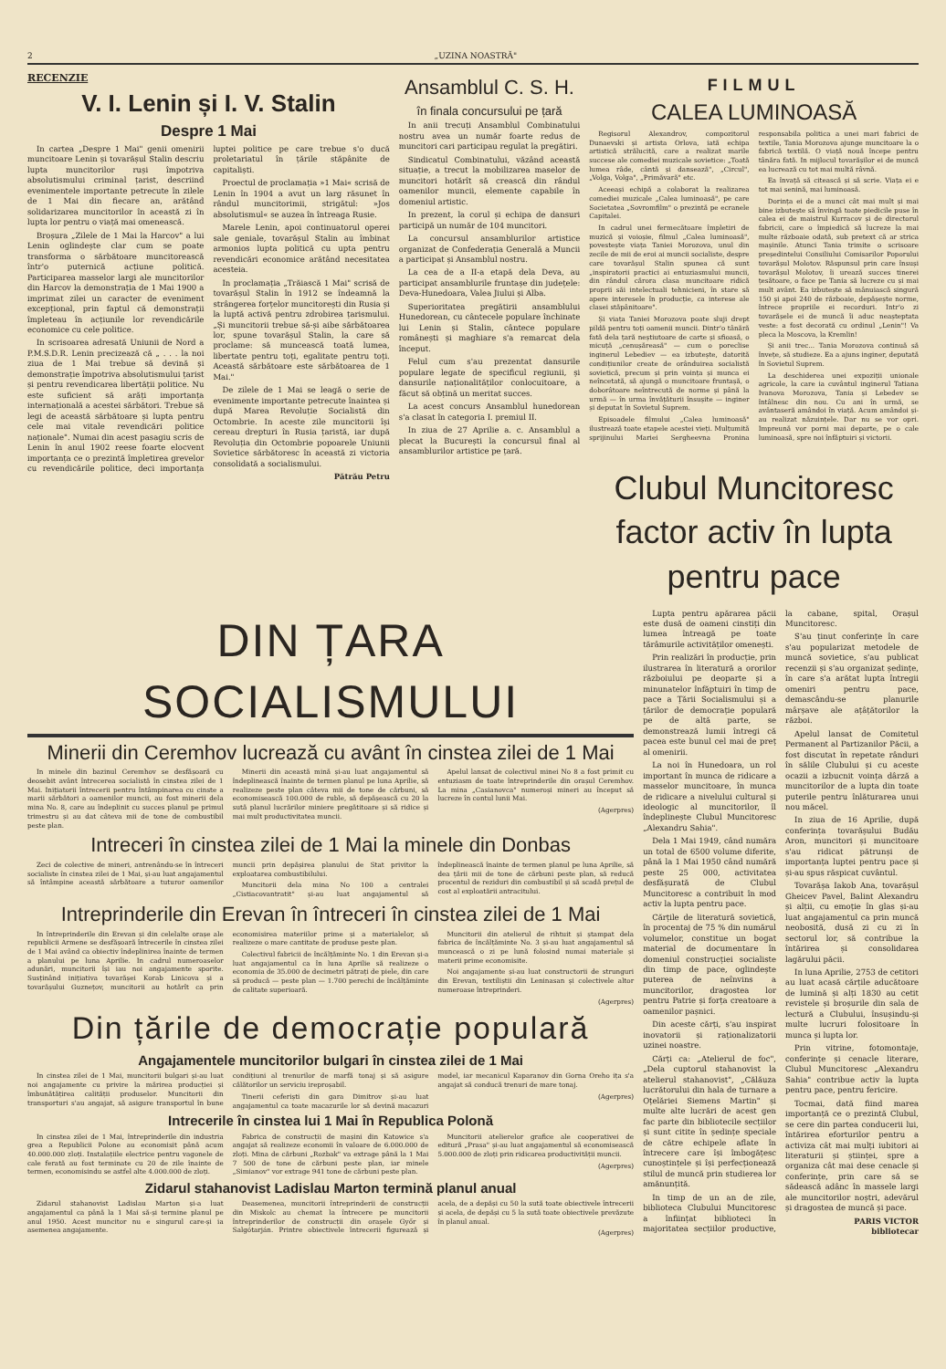2 „UZINA NOASTRĂ"
RECENZIE
V. I. Lenin și I. V. Stalin
Despre 1 Mai
In cartea „Despre 1 Mai" genii omenirii muncitoare Lenin și tovarășul Stalin descriu lupta muncitorilor ruși împotriva absolutismului criminal țarist, descriind evenimentele importante petrecute în zilele de 1 Mai din fiecare an, arătând solidarizarea muncitorilor în această zi în lupta lor pentru o viață mai omenească.
Broșura „Zilele de 1 Mai la Harcov" a lui Lenin oglindește clar cum se poate transforma o sărbătoare muncitorească într'o puternică acțiune politică. Participarea masselor largi ale muncitorilor din Harcov la demonstrația de 1 Mai 1900 a imprimat zilei un caracter de eveniment excepțional, prin faptul că demonstrații împleteau în acțiunile lor revendicările economice cu cele politice.
In scrisoarea adresată Uniunii de Nord a P.M.S.D.R. Lenin precizează că „ . . . la noi ziua de 1 Mai trebue să devină și demonstrație împotriva absolutismului țarist și pentru revendicarea libertății politice. Nu este suficient să arăți importanța internațională a acestei sărbători. Trebue să legi de această sărbătoare și lupta pentru cele mai vitale revendicări politice naționale". Numai din acest pasagiu scris de Lenin în anul 1902 reese foarte elocvent importanța ce o prezintă împletirea grevelor cu revendicările politice, deci importanța luptei politice pe care trebue s'o ducă proletariatul în țările stăpânite de capitaliști.
Proectul de proclamația »1 Mai« scrisă de Lenin în 1904 a avut un larg răsunet în rândul muncitorimii, strigătul: »Jos absolutismul« se auzea în întreaga Rusie.
Marele Lenin, apoi continuatorul operei sale geniale, tovarășul Stalin au îmbinat armonios lupta politică cu upta pentru revendicări economice arătând necesitatea acesteia.
In proclamația „Trăiască 1 Mai" scrisă de tovarășul Stalin în 1912 se îndeamnă la strângerea forțelor muncitorești din Rusia și la luptă activă pentru zdrobirea țarismului. „Și muncitorii trebue să-și aibe sărbătoarea lor, spune tovarășul Stalin, la care să proclame: să muncească toată lumea, libertate pentru toți, egalitate pentru toți. Această sărbătoare este sărbătoarea de 1 Mai."
De zilele de 1 Mai se leagă o serie de evenimente importante petrecute înaintea și după Marea Revoluție Socialistă din Octombrie. In aceste zile muncitorii își cereau drepturi în Rusia țaristă, iar după Revoluția din Octombrie popoarele Uniunii Sovietice sărbătoresc în această zi victoria consolidată a socialismului.
Pătrău Petru
Ansamblul C. S. H.
în finala concursului pe țară
In anii trecuți Ansamblul Combinatului nostru avea un număr foarte redus de muncitori cari participau regulat la pregătiri.
Sindicatul Combinatului, văzând această situație, a trecut la mobilizarea maselor de muncitori hotărît să crească din rândul oamenilor muncii, elemente capabile în domeniul artistic.
In prezent, la corul și echipa de dansuri participă un număr de 104 muncitori.
La concursul ansamblurilor artistice organizat de Confederația Generală a Muncii a participat și Ansamblul nostru.
La cea de a II-a etapă dela Deva, au participat ansamblurile fruntașe din județele: Deva-Hunedoara, Valea Jiului și Alba.
Superioritatea pregătirii ansamblului Hunedorean, cu cântecele populare închinate lui Lenin și Stalin, cântece populare românești și maghiare s'a remarcat dela început.
Felul cum s'au prezentat dansurile populare legate de specificul regiunii, și dansurile naționalităților conlocuitoare, a făcut să obțină un meritat succes.
La acest concurs Ansamblul hunedorean s'a clasat în categoria I. premiul II.
In ziua de 27 Aprilie a. c. Ansamblul a plecat la București la concursul final al ansamblurilor artistice pe țară.
FILMUL
CALEA LUMINOASĂ
Regisorul Alexandrov, compozitorul Dunaevski și artista Orlova, iată echipa artistică strălucită, care a realizat marile succese ale comediei muzicale sovietice: „Toată lumea râde, cântă și dansează", „Circul", „Volga, Volga", „Primăvară" etc.
Aceeași echipă a colaborat la realizarea comediei muzicale „Calea luminoasă", pe care Societatea „Sovromfilm" o prezintă pe ecranele Capitalei.
In cadrul unei fermecătoare împletiri de muzică și voioșie, filmul „Calea luminoasă", povestește viața Taniei Morozova, unul din zecile de mii de eroi ai muncii socialiste, despre care tovarășul Stalin spunea că sunt „inspiratorii practici ai entuziasmului muncii, din rândul cărora clasa muncitoare ridică proprii săi intelectuali tehnicieni, în stare să apere interesele în producție, ca interese ale clasei stăpânitoare".
Și viața Taniei Morozova poate sluji drept pildă pentru toți oamenii muncii. Dintr'o tânără fată dela țară neștiutoare de carte și sfioasă, o micuță „cenușăreasă" — cum o poreclise inginerul Lebediev — ea izbutește, datorită condițiunilor create de orânduirea socialistă sovietică, precum și prin voința și munca ei neîncetată, să ajungă o muncitoare fruntașă, o doborâtoare neîntrecută de norme și până la urmă — în urma învățăturii însușite — inginer și deputat în Sovietul Suprem.
Episoadele filmului „Calea luminoasă" ilustrează toate etapele acestei vieți. Mulțumită sprijinului Mariei Sergheevna Pronina responsabila politica a unei mari fabrici de textile, Tania Morozova ajunge muncitoare la o fabrică textilă. O viață nouă începe pentru tânăra fată. In mijlocul tovarășilor ei de muncă ea lucrează cu tot mai multă râvnă.
Ea învață să citească și să scrie. Viața ei e tot mai senină, mai luminoasă.
Dorința ei de a munci cât mai mult și mai bine izbutește să învingă toate piedicile puse în calea ei de maistrul Kurracov și de directorul fabricii, care o împiedică să lucreze la mai multe războaie odată, sub pretext că ar strica mașinile. Atunci Tania trimite o scrisoare președintelui Consiliului Comisarilor Poporului tovarășul Molotov. Răspunsul prin care însuși tovarășul Molotov, îi urează succes tinerei țesătoare, o face pe Tania să lucreze cu și mai mult avânt. Ea izbutește să mânuiască singură 150 și apoi 240 de războaie, depășește norme, întrece propriile ei recorduri. Intr'o zi tovarășele ei de muncă îi aduc neașteptata veste: a fost decorată cu ordinul „Lenin"! Va pleca la Moscova, la Kremlin!
Și anii trec... Tania Morozova continuă să învețe, să studieze. Ea a ajuns inginer, deputată în Sovietul Suprem.
La deschiderea unei expoziții unionale agricole, la care ia cuvântul inginerul Tatiana Ivanova Morozova, Tania și Lebedev se întâlnesc din nou. Cu ani în urmă, se avântaseră amândoi în viață. Acum amândoi și-au realizat năzuințele. Dar nu se vor opri. Impreună vor porni mai departe, pe o cale luminoasă, spre noi înfăptuiri și victorii.
Clubul Muncitoresc factor activ în lupta pentru pace
DIN ȚARA SOCIALISMULUI
Minerii din Ceremhov lucrează cu avânt în cinstea zilei de 1 Mai
In minele din bazinul Ceremhov se desfășoară cu deosebit avânt întrecerea socialistă în cinstea zilei de 1 Mai. Inițiatorii întrecerii pentru întâmpinarea cu cinste a marii sărbători a oamenilor muncii, au fost minerii dela mina No. 8, care au îndeplinit cu succes planul pe primul trimestru și au dat câteva mii de tone de combustibil peste plan.
Minerii din această mină și-au luat angajamentul să îndeplinească înainte de termen planul pe luna Aprilie, să realizeze peste plan câteva mii de tone de cărbuni, să economisească 100.000 de ruble, să depășească cu 20 la sută planul lucrărilor miniere pregătitoare și să ridice și mai mult productivitatea muncii.
Apelul lansat de colectivul minei No 8 a fost primit cu entuziasm de toate întreprinderile din orașul Ceremhov. La mina „Casianovca" numeroși mineri au început să lucreze în contul lunii Mai.
(Agerpres)
Intreceri în cinstea zilei de 1 Mai la minele din Donbas
Zeci de colective de mineri, antrenându-se în întreceri socialiste în cinstea zilei de 1 Mai, și-au luat angajamentul să întâmpine această sărbătoare a tuturor oamenilor muncii prin depășirea planului de Stat privitor la exploatarea combustibilului.
Muncitorii dela mina No 100 a centralei „Cistiacovantratit" și-au luat angajamentul să îndeplinească înainte de termen planul pe luna Aprilie, să dea țării mii de tone de cărbuni peste plan, să reducă procentul de reziduri din combustibil și să scadă prețul de cost al exploatării antracitului.
Intreprinderile din Erevan în întreceri în cinstea zilei de 1 Mai
In întreprinderile din Erevan și din celelalte orașe ale republicii Armene se desfășoară întrecerile în cinstea zilei de 1 Mai având ca obiectiv îndeplinirea înainte de termen a planului pe luna Aprilie. In cadrul numeroaselor adunări, muncitorii își iau noi angajamente sporite. Susținând inițiativa tovarășei Korab Linicova și a tovarășului Guznețov, muncitorii au hotărît ca prin economisirea materiilor prime și a materialelor, să realizeze o mare cantitate de produse peste plan.
Colectivul fabricii de încălțăminte No. 1 din Erevan și-a luat angajamentul ca în luna Aprilie să realizeze o economia de 35.000 de decimetri pătrați de piele, din care să producă — peste plan — 1.700 perechi de încălțăminte de calitate superioară.
Muncitorii din atelierul de rihtuit și ștampat dela fabrica de încălțăminte No. 3 și-au luat angajamentul să muncească o zi pe lună folosind numai materiale și materii prime economisite.
Noi angajamente și-au luat constructorii de strunguri din Erevan, textiliștii din Leninasan și colectivele altor numeroase întreprinderi.
(Agerpres)
Din țările de democrație populară
Angajamentele muncitorilor bulgari în cinstea zilei de 1 Mai
In cinstea zilei de 1 Mai, muncitorii bulgari și-au luat noi angajamente cu privire la mărirea producției și îmbunătățirea calității produselor. Muncitorii din transporturi s'au angajat, să asigure transportul în bune condițiuni al trenurilor de marfă tonaj și să asigure călătorilor un serviciu ireproșabil.
Tinerii ceferiști din gara Dimitrov și-au luat angajamentul ca toate macazurile lor să devină macazuri model, iar mecanicul Kaparanov din Gorna Oreho ița s'a angajat să conducă trenuri de mare tonaj.
(Agerpres)
Intrecerile în cinstea lui 1 Mai în Republica Polonă
In cinstea zilei de 1 Mai, întreprinderile din industria grea a Republicii Polone au economisit până acum 40.000.000 zloți. Instalațiile electrice pentru vagonele de cale ferată au fost terminate cu 20 de zile înainte de termen, economisindu se astfel alte 4.000.000 de zloți.
Fabrica de construcții de mașini din Katowice s'a angajat să realizeze economii în valoare de 6.000.000 de zloți. Mina de cărbuni „Rozbak" va extrage până la 1 Mai 7 500 de tone de cărbuni peste plan, iar minele „Simianov" vor extrage 941 tone de cărbuni peste plan.
Muncitorii atelierelor grafice ale cooperativei de editură „Prasa" și-au luat angajamentul să economisească 5.000.000 de zloți prin ridicarea productivității muncii.
(Agerpres)
Zidarul stahanovist Ladislau Marton termină planul anual
Zidarul stahanovist Ladislau Marton și-a luat angajamentul ca până la 1 Mai să-și termine planul pe anul 1950. Acest muncitor nu e singurul care-și ia asemenea angajamente.
Deasemenea, muncitorii întreprinderii de construcții din Miskolc au chemat la întrecere pe muncitorii întreprinderilor de construcții din orașele Győr și Salgótarján. Printre obiectivele întrecerii figurează și acela, de a depăși cu 50 la sută toate obiectivele întrecerii și acela, de depăși cu 5 la sută toate obiectivele prevăzute în planul anual.
(Agerpres)
Lupta pentru apărarea păcii este dusă de oameni cinstiți din lumea întreagă pe toate tărâmurile activităților omenești.
Prin realizări în producție, prin ilustrarea în literatură a ororilor războiului pe deoparte și a minunatelor înfăptuiri în timp de pace a Țării Socialismului și a țărilor de democrație populară pe de altă parte, se demonstrează lumii întregi că pacea este bunul cel mai de preț al omenirii.
La noi în Hunedoara, un rol important în munca de ridicare a masselor muncitoare, în munca de ridicare a nivelului cultural și ideologic al muncitorilor, îl îndeplinește Clubul Muncitoresc „Alexandru Sahia".
Dela 1 Mai 1949, când număra un total de 6500 volume diferite, până la 1 Mai 1950 când numără peste 25 000, activitatea desfășurată de Clubul Muncitoresc a contribuit în mod activ la lupta pentru pace.
Cărțile de literatură sovietică, în procentaj de 75 % din numărul volumelor, constitue un bogat material de documentare în domeniul construcției socialiste din timp de pace, oglindește puterea de neînvins a muncitorilor, dragostea lor pentru Patrie și forța creatoare a oamenilor pașnici.
Din aceste cărți, s'au inspirat inovatorii și raționalizatorii uzinei noastre.
Cărți ca: „Atelierul de foc", „Dela cuptorul stahanovist la atelierul stahanovist", „Călăuza lucrătorului din hala de turnare a Oțelăriei Siemens Martin" și multe alte lucrări de acest gen fac parte din bibliotecile secțiilor și sunt citite în ședințe speciale de către echipele aflate în întrecere care își îmbogățesc cunoștințele și își perfecționează stilul de muncă prin studierea lor amănunțită.
In timp de un an de zile, biblioteca Clubului Muncitoresc a înființat biblioteci în majoritatea secțiilor productive, la cabane, spital, Orașul Muncitoresc.
S'au ținut conferințe în care s'au popularizat metodele de muncă sovietice, s'au publicat recenzii și s'au organizat ședințe, în care s'a arătat lupta întregii omeniri pentru pace, demascându-se planurile mârșave ale ațâțătorilor la război.
Apelul lansat de Comitetul Permanent al Partizanilor Păcii, a fost discutat în repetate rânduri în sălile Clubului și cu aceste ocazii a izbucnit voința dârză a muncitorilor de a lupta din toate puterile pentru înlăturarea unui nou măcel.
In ziua de 16 Aprilie, după conferința tovarășului Budău Aron, muncitori și muncitoare s'au ridicat pătrunși de importanța luptei pentru pace și și-au spus răspicat cuvântul.
Tovarășa Iakob Ana, tovarășul Gheicev Pavel, Balint Alexandru și alții, cu emoție în glas și-au luat angajamentul ca prin muncă neobosită, dusă zi cu zi în sectorul lor, să contribue la întărirea și consolidarea lagărului păcii.
In luna Aprilie, 2753 de cetitori au luat acasă cărțile aducătoare de lumină și alți 1830 au cetit revistele și broșurile din sala de lectură a Clubului, însușindu-și multe lucruri folositoare în munca și lupta lor.
Prin vitrine, fotomontaje, conferințe și cenacle literare, Clubul Muncitoresc „Alexandru Sahia" contribue activ la lupta pentru pace, pentru fericire.
Tocmai, dată fiind marea importanță ce o prezintă Clubul, se cere din partea conducerii lui, întărirea eforturilor pentru a activiza cât mai mulți iubitori ai literaturii și științei, spre a organiza cât mai dese cenacle și conferințe, prin care să se sădească adânc în massele largi ale muncitorilor noștri, adevărul și dragostea de muncă și pace.
PARIS VICTOR
bibliotecar